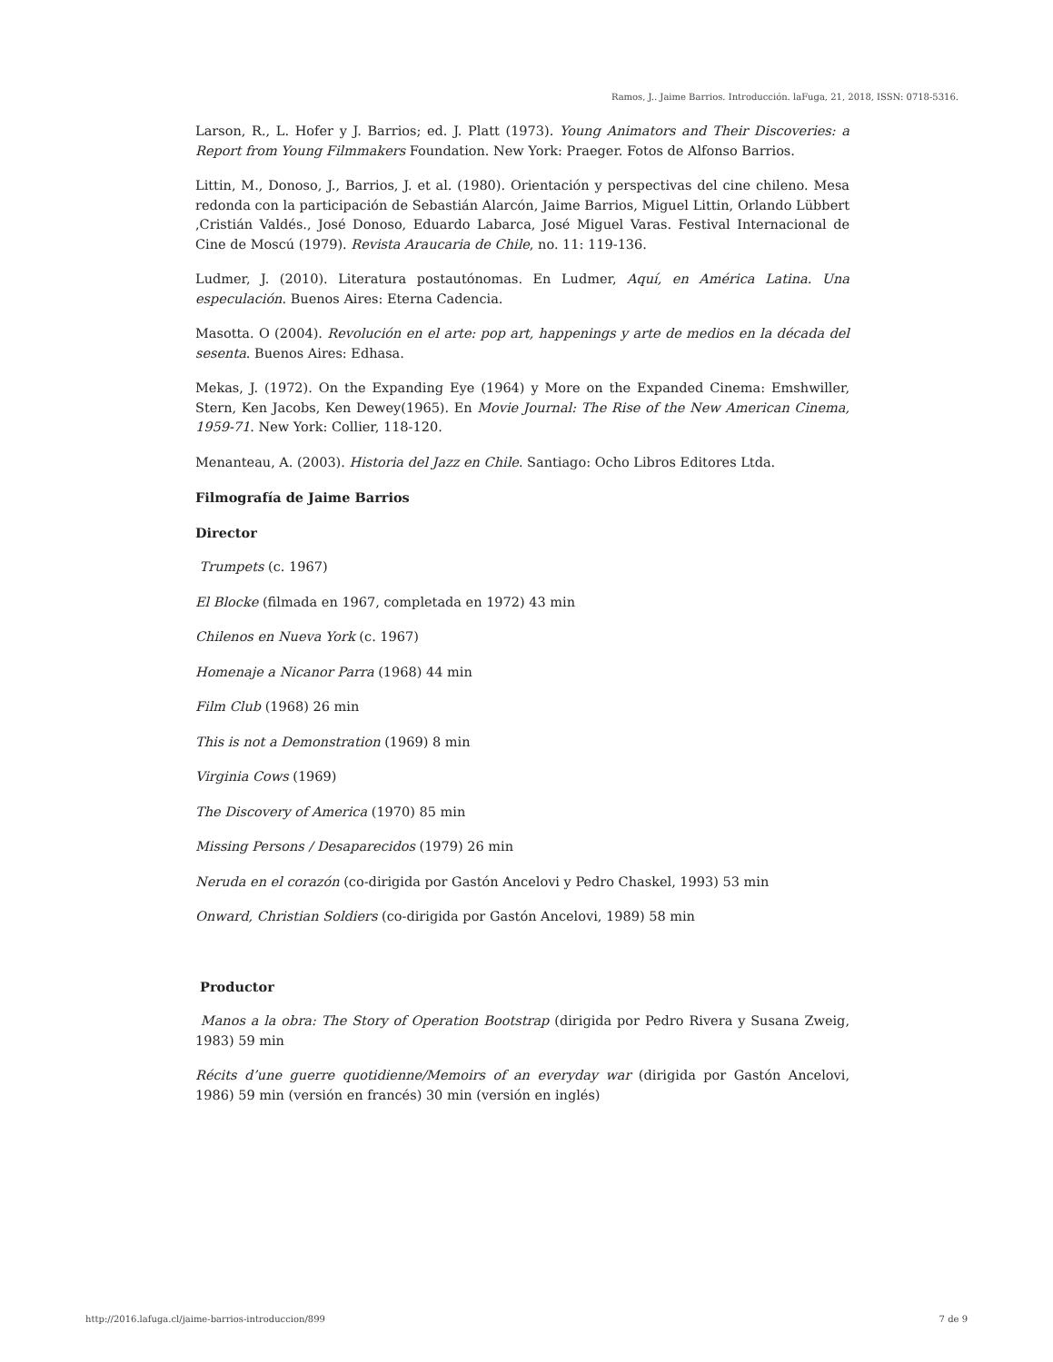Ramos, J.. Jaime Barrios. Introducción. laFuga, 21, 2018, ISSN: 0718-5316.
Larson, R., L. Hofer y J. Barrios; ed. J. Platt (1973). Young Animators and Their Discoveries: a Report from Young Filmmakers Foundation. New York: Praeger. Fotos de Alfonso Barrios.
Littin, M., Donoso, J., Barrios, J. et al. (1980). Orientación y perspectivas del cine chileno. Mesa redonda con la participación de Sebastián Alarcón, Jaime Barrios, Miguel Littin, Orlando Lübbert ,Cristián Valdés., José Donoso, Eduardo Labarca, José Miguel Varas. Festival Internacional de Cine de Moscú (1979). Revista Araucaria de Chile, no. 11: 119-136.
Ludmer, J. (2010). Literatura postautónomas. En Ludmer, Aquí, en América Latina. Una especulación. Buenos Aires: Eterna Cadencia.
Masotta. O (2004). Revolución en el arte: pop art, happenings y arte de medios en la década del sesenta. Buenos Aires: Edhasa.
Mekas, J. (1972). On the Expanding Eye (1964) y More on the Expanded Cinema: Emshwiller, Stern, Ken Jacobs, Ken Dewey(1965). En Movie Journal: The Rise of the New American Cinema, 1959-71. New York: Collier, 118-120.
Menanteau, A. (2003). Historia del Jazz en Chile. Santiago: Ocho Libros Editores Ltda.
Filmografía de Jaime Barrios
Director
Trumpets (c. 1967)
El Blocke (filmada en 1967, completada en 1972) 43 min
Chilenos en Nueva York (c. 1967)
Homenaje a Nicanor Parra (1968) 44 min
Film Club (1968) 26 min
This is not a Demonstration (1969) 8 min
Virginia Cows (1969)
The Discovery of America (1970) 85 min
Missing Persons / Desaparecidos (1979) 26 min
Neruda en el corazón (co-dirigida por Gastón Ancelovi y Pedro Chaskel, 1993) 53 min
Onward, Christian Soldiers (co-dirigida por Gastón Ancelovi, 1989) 58 min
Productor
Manos a la obra: The Story of Operation Bootstrap (dirigida por Pedro Rivera y Susana Zweig, 1983) 59 min
Récits d’une guerre quotidienne/Memoirs of an everyday war (dirigida por Gastón Ancelovi, 1986) 59 min (versión en francés) 30 min (versión en inglés)
http://2016.lafuga.cl/jaime-barrios-introduccion/899 7 de 9